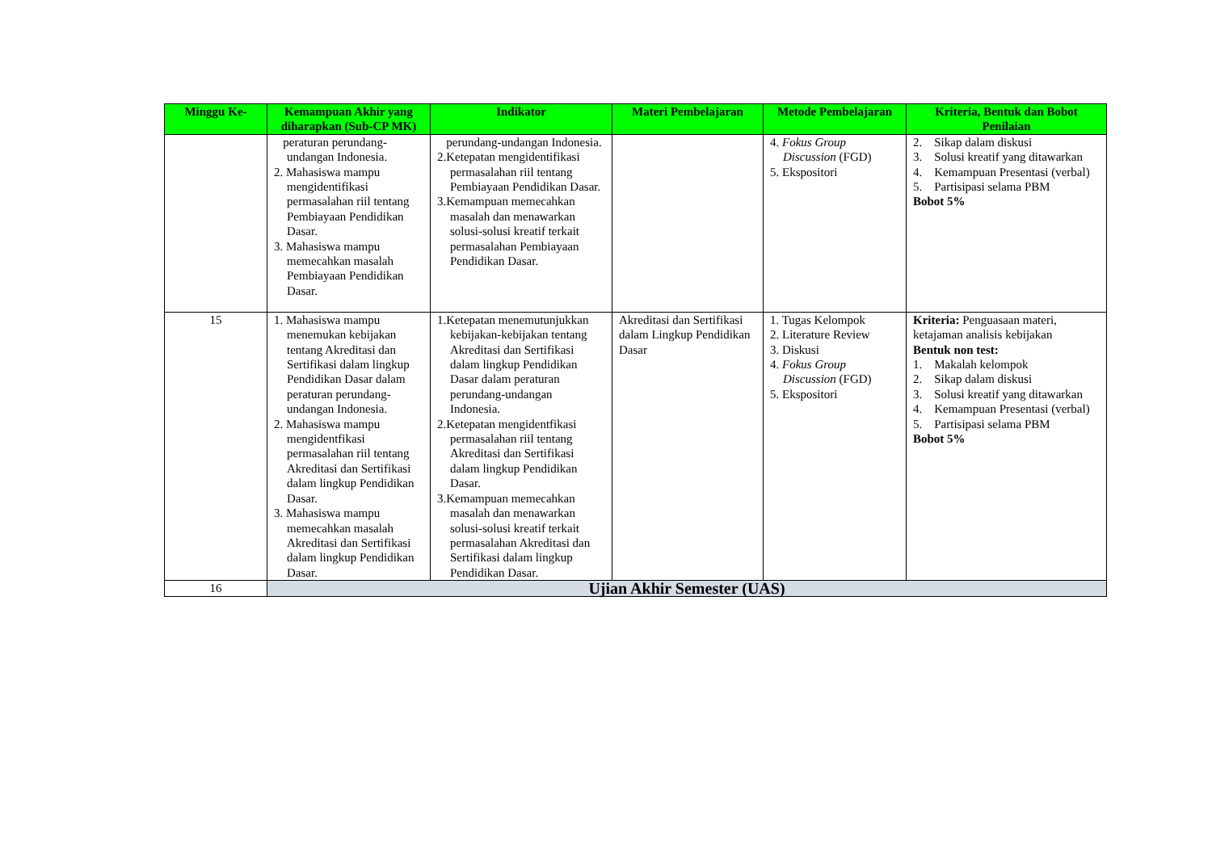| Minggu Ke- | Kemampuan Akhir yang diharapkan (Sub-CP MK) | Indikator | Materi Pembelajaran | Metode Pembelajaran | Kriteria, Bentuk dan Bobot Penilaian |
| --- | --- | --- | --- | --- | --- |
| | peraturan perundang-undangan Indonesia. 2. Mahasiswa mampu mengidentifikasi permasalahan riil tentang Pembiayaan Pendidikan Dasar. 3. Mahasiswa mampu memecahkan masalah Pembiayaan Pendidikan Dasar. | perundang-undangan Indonesia. 2.Ketepatan mengidentifikasi permasalahan riil tentang Pembiayaan Pendidikan Dasar. 3.Kemampuan memecahkan masalah dan menawarkan solusi-solusi kreatif terkait permasalahan Pembiayaan Pendidikan Dasar. | | 4. Fokus Group Discussion (FGD) 5. Ekspositori | 2. Sikap dalam diskusi 3. Solusi kreatif yang ditawarkan 4. Kemampuan Presentasi (verbal) 5. Partisipasi selama PBM Bobot 5% |
| 15 | 1. Mahasiswa mampu menemukan kebijakan tentang Akreditasi dan Sertifikasi dalam lingkup Pendidikan Dasar dalam peraturan perundang-undangan Indonesia. 2. Mahasiswa mampu mengidentfikasi permasalahan riil tentang Akreditasi dan Sertifikasi dalam lingkup Pendidikan Dasar. 3. Mahasiswa mampu memecahkan masalah Akreditasi dan Sertifikasi dalam lingkup Pendidikan Dasar. | 1.Ketepatan menemutunjukkan kebijakan-kebijakan tentang Akreditasi dan Sertifikasi dalam lingkup Pendidikan Dasar dalam peraturan perundang-undangan Indonesia. 2.Ketepatan mengidentfikasi permasalahan riil tentang Akreditasi dan Sertifikasi dalam lingkup Pendidikan Dasar. 3.Kemampuan memecahkan masalah dan menawarkan solusi-solusi kreatif terkait permasalahan Akreditasi dan Sertifikasi dalam lingkup Pendidikan Dasar. | Akreditasi dan Sertifikasi dalam Lingkup Pendidikan Dasar | 1. Tugas Kelompok 2. Literature Review 3. Diskusi 4. Fokus Group Discussion (FGD) 5. Ekspositori | Kriteria: Penguasaan materi, ketajaman analisis kebijakan Bentuk non test: 1. Makalah kelompok 2. Sikap dalam diskusi 3. Solusi kreatif yang ditawarkan 4. Kemampuan Presentasi (verbal) 5. Partisipasi selama PBM Bobot 5% |
| 16 | Ujian Akhir Semester (UAS) | | | | |